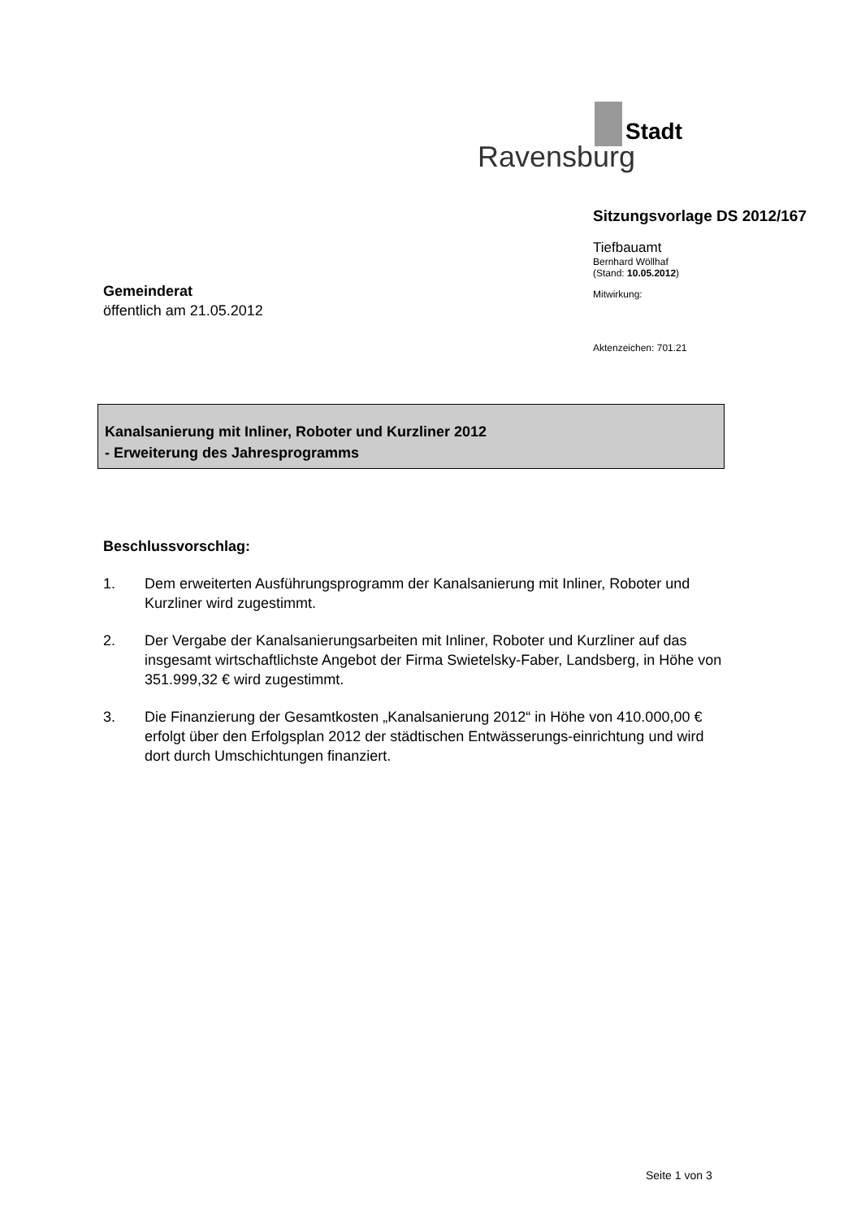Stadt
Ravensburg
Sitzungsvorlage DS 2012/167
Tiefbauamt
Bernhard Wöllhaf
(Stand: 10.05.2012)
Mitwirkung:
Aktenzeichen: 701.21
Gemeinderat
öffentlich am 21.05.2012
Kanalsanierung mit Inliner, Roboter und Kurzliner 2012
- Erweiterung des Jahresprogramms
Beschlussvorschlag:
1. Dem erweiterten Ausführungsprogramm der Kanalsanierung mit Inliner, Roboter und Kurzliner wird zugestimmt.
2. Der Vergabe der Kanalsanierungsarbeiten mit Inliner, Roboter und Kurzliner auf das insgesamt wirtschaftlichste Angebot der Firma Swietelsky-Faber, Landsberg, in Höhe von 351.999,32 € wird zugestimmt.
3. Die Finanzierung der Gesamtkosten „Kanalsanierung 2012“ in Höhe von 410.000,00 € erfolgt über den Erfolgsplan 2012 der städtischen Entwässerungs-einrichtung und wird dort durch Umschichtungen finanziert.
Seite 1 von 3